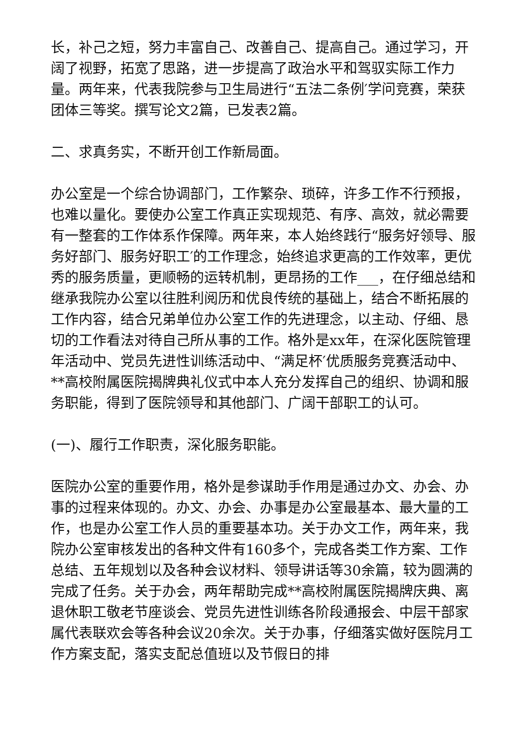长，补己之短，努力丰富自己、改善自己、提高自己。通过学习，开阔了视野，拓宽了思路，进一步提高了政治水平和驾驭实际工作力量。两年来，代表我院参与卫生局进行“五法二条例′学问竞赛，荣获团体三等奖。撰写论文2篇，已发表2篇。
二、求真务实，不断开创工作新局面。
办公室是一个综合协调部门，工作繁杂、琐碎，许多工作不行预报，也难以量化。要使办公室工作真正实现规范、有序、高效，就必需要有一整套的工作体系作保障。两年来，本人始终践行“服务好领导、服务好部门、服务好职工′的工作理念，始终追求更高的工作效率，更优秀的服务质量，更顺畅的运转机制，更昂扬的工作___，在仔细总结和继承我院办公室以往胜利阅历和优良传统的基础上，结合不断拓展的工作内容，结合兄弟单位办公室工作的先进理念，以主动、仔细、恳切的工作看法对待自己所从事的工作。格外是xx年，在深化医院管理年活动中、党员先进性训练活动中、“满足杯′优质服务竞赛活动中、**高校附属医院揭牌典礼仪式中本人充分发挥自己的组织、协调和服务职能，得到了医院领导和其他部门、广阔干部职工的认可。
(一)、履行工作职责，深化服务职能。
医院办公室的重要作用，格外是参谋助手作用是通过办文、办会、办事的过程来体现的。办文、办会、办事是办公室最基本、最大量的工作，也是办公室工作人员的重要基本功。关于办文工作，两年来，我院办公室审核发出的各种文件有160多个，完成各类工作方案、工作总结、五年规划以及各种会议材料、领导讲话等30余篇，较为圆满的完成了任务。关于办会，两年帮助完成**高校附属医院揭牌庆典、离退休职工敬老节座谈会、党员先进性训练各阶段通报会、中层干部家属代表联欢会等各种会议20余次。关于办事，仔细落实做好医院月工作方案支配，落实支配总值班以及节假日的排